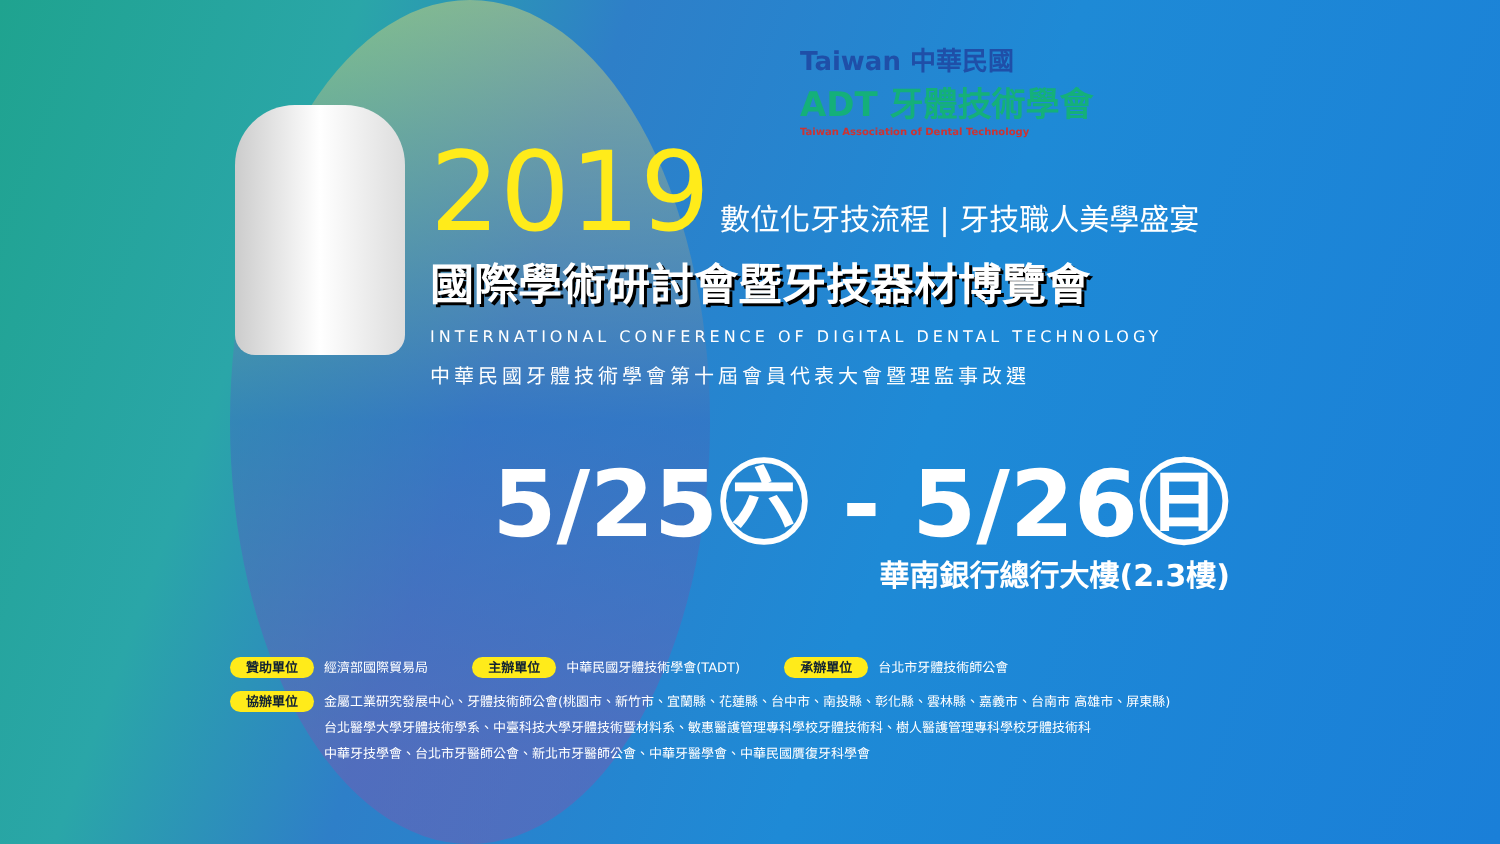Taiwan 中華民國
ADT 牙體技術學會
Taiwan Association of Dental Technology
2019 數位化牙技流程 | 牙技職人美學盛宴
國際學術研討會暨牙技器材博覽會
INTERNATIONAL CONFERENCE OF DIGITAL DENTAL TECHNOLOGY
中華民國牙體技術學會第十屆會員代表大會暨理監事改選
5/25㊅ - 5/26㊐
華南銀行總行大樓(2.3樓)
贊助單位 經濟部國際貿易局 主辦單位 中華民國牙體技術學會(TADT) 承辦單位 台北市牙體技術師公會
協辦單位
金屬工業研究發展中心、牙體技術師公會(桃園市、新竹市、宜蘭縣、花蓮縣、台中市、南投縣、彰化縣、雲林縣、嘉義市、台南市 高雄市、屏東縣)
台北醫學大學牙體技術學系、中臺科技大學牙體技術暨材料系、敏惠醫護管理專科學校牙體技術科、樹人醫護管理專科學校牙體技術科
中華牙技學會、台北市牙醫師公會、新北市牙醫師公會、中華牙醫學會、中華民國贋復牙科學會